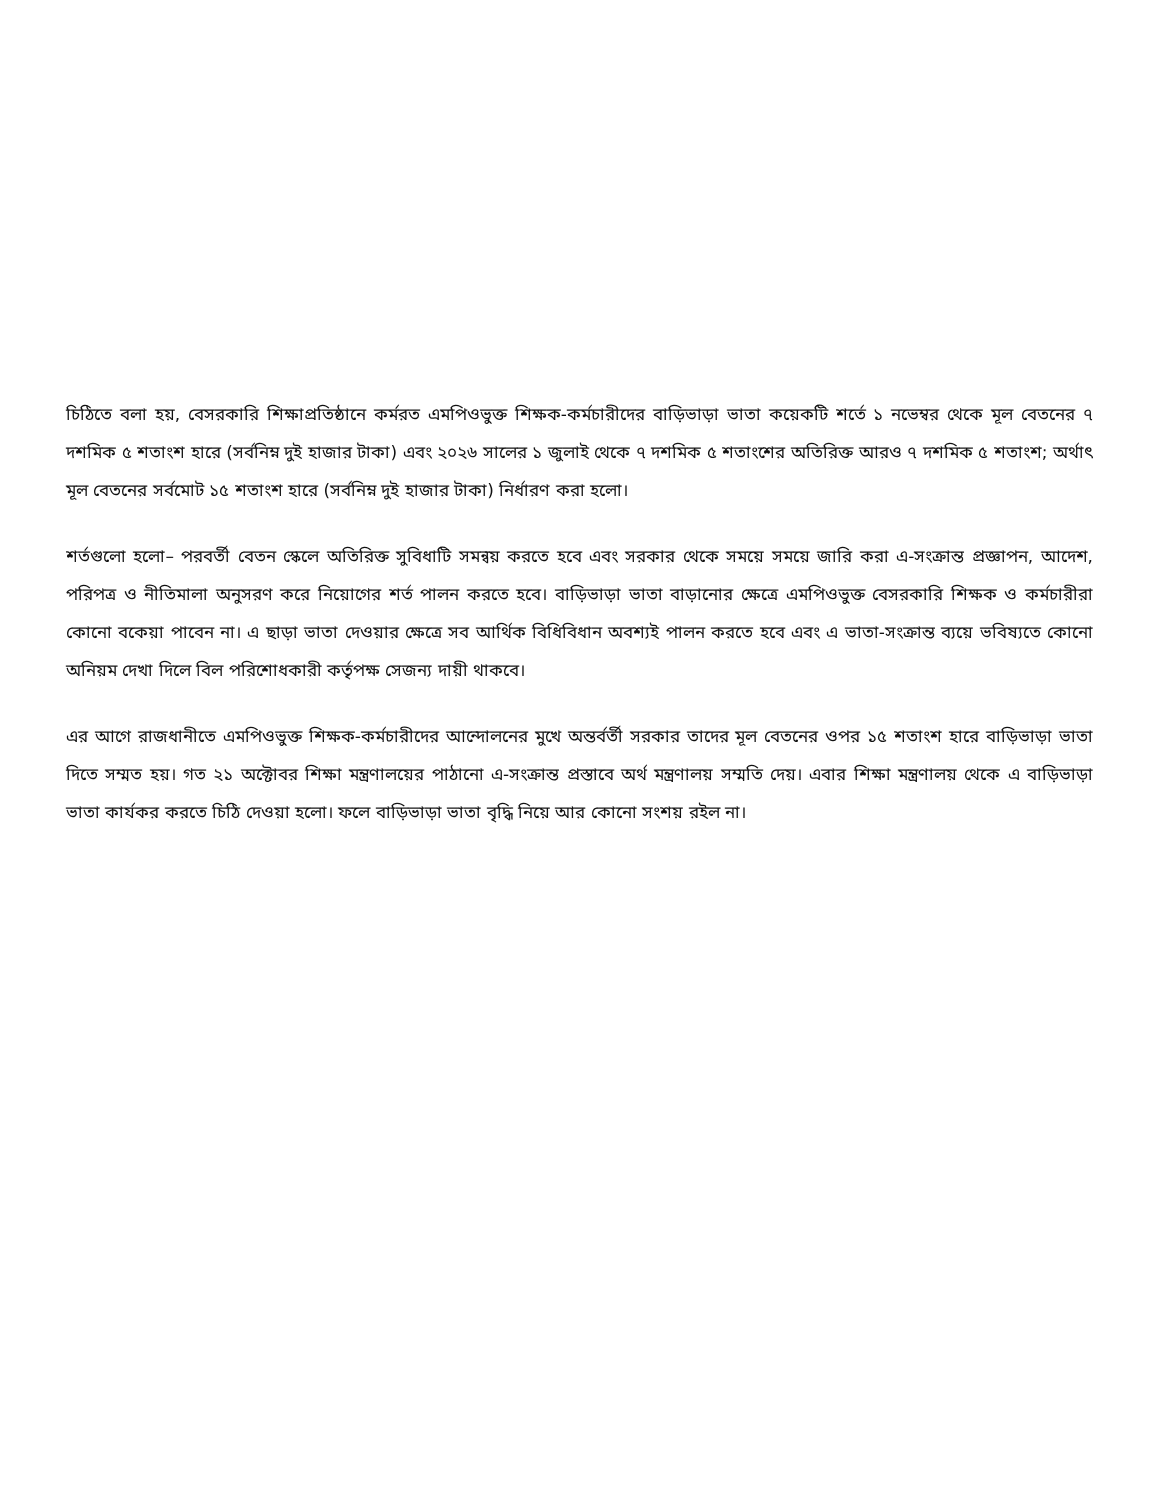চিঠিতে বলা হয়, বেসরকারি শিক্ষাপ্রতিষ্ঠানে কর্মরত এমপিওভুক্ত শিক্ষক-কর্মচারীদের বাড়িভাড়া ভাতা কয়েকটি শর্তে ১ নভেম্বর থেকে মূল বেতনের ৭ দশমিক ৫ শতাংশ হারে (সর্বনিম্ন দুই হাজার টাকা) এবং ২০২৬ সালের ১ জুলাই থেকে ৭ দশমিক ৫ শতাংশের অতিরিক্ত আরও ৭ দশমিক ৫ শতাংশ; অর্থাৎ মূল বেতনের সর্বমোট ১৫ শতাংশ হারে (সর্বনিম্ন দুই হাজার টাকা) নির্ধারণ করা হলো।
শর্তগুলো হলো– পরবর্তী বেতন স্কেলে অতিরিক্ত সুবিধাটি সমন্বয় করতে হবে এবং সরকার থেকে সময়ে সময়ে জারি করা এ-সংক্রান্ত প্রজ্ঞাপন, আদেশ, পরিপত্র ও নীতিমালা অনুসরণ করে নিয়োগের শর্ত পালন করতে হবে। বাড়িভাড়া ভাতা বাড়ানোর ক্ষেত্রে এমপিওভুক্ত বেসরকারি শিক্ষক ও কর্মচারীরা কোনো বকেয়া পাবেন না। এ ছাড়া ভাতা দেওয়ার ক্ষেত্রে সব আর্থিক বিধিবিধান অবশ্যই পালন করতে হবে এবং এ ভাতা-সংক্রান্ত ব্যয়ে ভবিষ্যতে কোনো অনিয়ম দেখা দিলে বিল পরিশোধকারী কর্তৃপক্ষ সেজন্য দায়ী থাকবে।
এর আগে রাজধানীতে এমপিওভুক্ত শিক্ষক-কর্মচারীদের আন্দোলনের মুখে অন্তর্বর্তী সরকার তাদের মূল বেতনের ওপর ১৫ শতাংশ হারে বাড়িভাড়া ভাতা দিতে সম্মত হয়। গত ২১ অক্টোবর শিক্ষা মন্ত্রণালয়ের পাঠানো এ-সংক্রান্ত প্রস্তাবে অর্থ মন্ত্রণালয় সম্মতি দেয়। এবার শিক্ষা মন্ত্রণালয় থেকে এ বাড়িভাড়া ভাতা কার্যকর করতে চিঠি দেওয়া হলো। ফলে বাড়িভাড়া ভাতা বৃদ্ধি নিয়ে আর কোনো সংশয় রইল না।